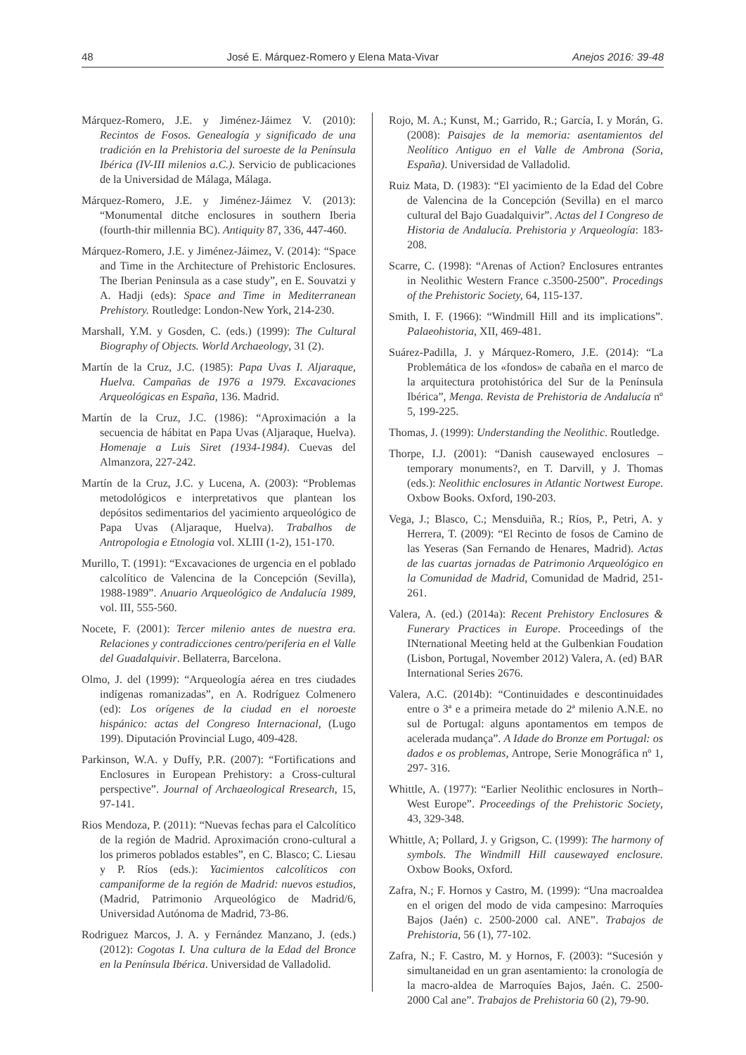48 José E. Márquez-Romero y Elena Mata-Vivar Anejos 2016: 39-48
Márquez-Romero, J.E. y Jiménez-Jáimez V. (2010): Recintos de Fosos. Genealogía y significado de una tradición en la Prehistoria del suroeste de la Península Ibérica (IV-III milenios a.C.). Servicio de publicaciones de la Universidad de Málaga, Málaga.
Márquez-Romero, J.E. y Jiménez-Jáimez V. (2013): “Monumental ditche enclosures in southern Iberia (fourth-thir millennia BC). Antiquity 87, 336, 447-460.
Márquez-Romero, J.E. y Jiménez-Jáimez, V. (2014): “Space and Time in the Architecture of Prehistoric Enclosures. The Iberian Peninsula as a case study”, en E. Souvatzi y A. Hadji (eds): Space and Time in Mediterranean Prehistory. Routledge: London-New York, 214-230.
Marshall, Y.M. y Gosden, C. (eds.) (1999): The Cultural Biography of Objects. World Archaeology, 31 (2).
Martín de la Cruz, J.C. (1985): Papa Uvas I. Aljaraque, Huelva. Campañas de 1976 a 1979. Excavaciones Arqueológicas en España, 136. Madrid.
Martín de la Cruz, J.C. (1986): “Aproximación a la secuencia de hábitat en Papa Uvas (Aljaraque, Huelva). Homenaje a Luis Siret (1934-1984). Cuevas del Almanzora, 227-242.
Martín de la Cruz, J.C. y Lucena, A. (2003): “Problemas metodológicos e interpretativos que plantean los depósitos sedimentarios del yacimiento arqueológico de Papa Uvas (Aljaraque, Huelva). Trabalhos de Antropologia e Etnologia vol. XLIII (1-2), 151-170.
Murillo, T. (1991): “Excavaciones de urgencia en el poblado calcolítico de Valencina de la Concepción (Sevilla), 1988-1989”. Anuario Arqueológico de Andalucía 1989, vol. III, 555-560.
Nocete, F. (2001): Tercer milenio antes de nuestra era. Relaciones y contradicciones centro/periferia en el Valle del Guadalquivir. Bellaterra, Barcelona.
Olmo, J. del (1999): “Arqueología aérea en tres ciudades indígenas romanizadas”, en A. Rodríguez Colmenero (ed): Los orígenes de la ciudad en el noroeste hispánico: actas del Congreso Internacional, (Lugo 199). Diputación Provincial Lugo, 409-428.
Parkinson, W.A. y Duffy, P.R. (2007): “Fortifications and Enclosures in European Prehistory: a Cross-cultural perspective”. Journal of Archaeological Rresearch, 15, 97-141.
Rios Mendoza, P. (2011): “Nuevas fechas para el Calcolítico de la región de Madrid. Aproximación crono-cultural a los primeros poblados estables”, en C. Blasco; C. Liesau y P. Ríos (eds.): Yacimientos calcolíticos con campaniforme de la región de Madrid: nuevos estudios, (Madrid, Patrimonio Arqueológico de Madrid/6, Universidad Autónoma de Madrid, 73-86.
Rodriguez Marcos, J. A. y Fernández Manzano, J. (eds.) (2012): Cogotas I. Una cultura de la Edad del Bronce en la Península Ibérica. Universidad de Valladolid.
Rojo, M. A.; Kunst, M.; Garrido, R.; García, I. y Morán, G. (2008): Paisajes de la memoria: asentamientos del Neolítico Antiguo en el Valle de Ambrona (Soria, España). Universidad de Valladolid.
Ruiz Mata, D. (1983): “El yacimiento de la Edad del Cobre de Valencina de la Concepción (Sevilla) en el marco cultural del Bajo Guadalquivir”. Actas del I Congreso de Historia de Andalucía. Prehistoria y Arqueología: 183-208.
Scarre, C. (1998): “Arenas of Action? Enclosures entrantes in Neolithic Western France c.3500-2500”. Procedings of the Prehistoric Society, 64, 115-137.
Smith, I. F. (1966): “Windmill Hill and its implications”. Palaeohistoria, XII, 469-481.
Suárez-Padilla, J. y Márquez-Romero, J.E. (2014): “La Problemática de los «fondos» de cabaña en el marco de la arquitectura protohistórica del Sur de la Península Ibérica”, Menga. Revista de Prehistoria de Andalucía nº 5, 199-225.
Thomas, J. (1999): Understanding the Neolithic. Routledge.
Thorpe, I.J. (2001): “Danish causewayed enclosures – temporary monuments?, en T. Darvill, y J. Thomas (eds.): Neolithic enclosures in Atlantic Nortwest Europe. Oxbow Books. Oxford, 190-203.
Vega, J.; Blasco, C.; Mensduiña, R.; Ríos, P., Petri, A. y Herrera, T. (2009): “El Recinto de fosos de Camino de las Yeseras (San Fernando de Henares, Madrid). Actas de las cuartas jornadas de Patrimonio Arqueológico en la Comunidad de Madrid, Comunidad de Madrid, 251-261.
Valera, A. (ed.) (2014a): Recent Prehistory Enclosures & Funerary Practices in Europe. Proceedings of the INternational Meeting held at the Gulbenkian Foudation (Lisbon, Portugal, November 2012) Valera, A. (ed) BAR International Series 2676.
Valera, A.C. (2014b): “Continuidades e descontinuidades entre o 3ª e a primeira metade do 2ª milenio A.N.E. no sul de Portugal: alguns apontamentos em tempos de acelerada mudança”. A Idade do Bronze em Portugal: os dados e os problemas, Antrope, Serie Monográfica nº 1, 297- 316.
Whittle, A. (1977): “Earlier Neolithic enclosures in North–West Europe”. Proceedings of the Prehistoric Society, 43, 329-348.
Whittle, A; Pollard, J. y Grigson, C. (1999): The harmony of symbols. The Windmill Hill causewayed enclosure. Oxbow Books, Oxford.
Zafra, N.; F. Hornos y Castro, M. (1999): “Una macroaldea en el origen del modo de vida campesino: Marroquíes Bajos (Jaén) c. 2500-2000 cal. ANE”. Trabajos de Prehistoria, 56 (1), 77-102.
Zafra, N.; F. Castro, M. y Hornos, F. (2003): “Sucesión y simultaneidad en un gran asentamiento: la cronología de la macro-aldea de Marroquíes Bajos, Jaén. C. 2500-2000 Cal ane”. Trabajos de Prehistoria 60 (2), 79-90.